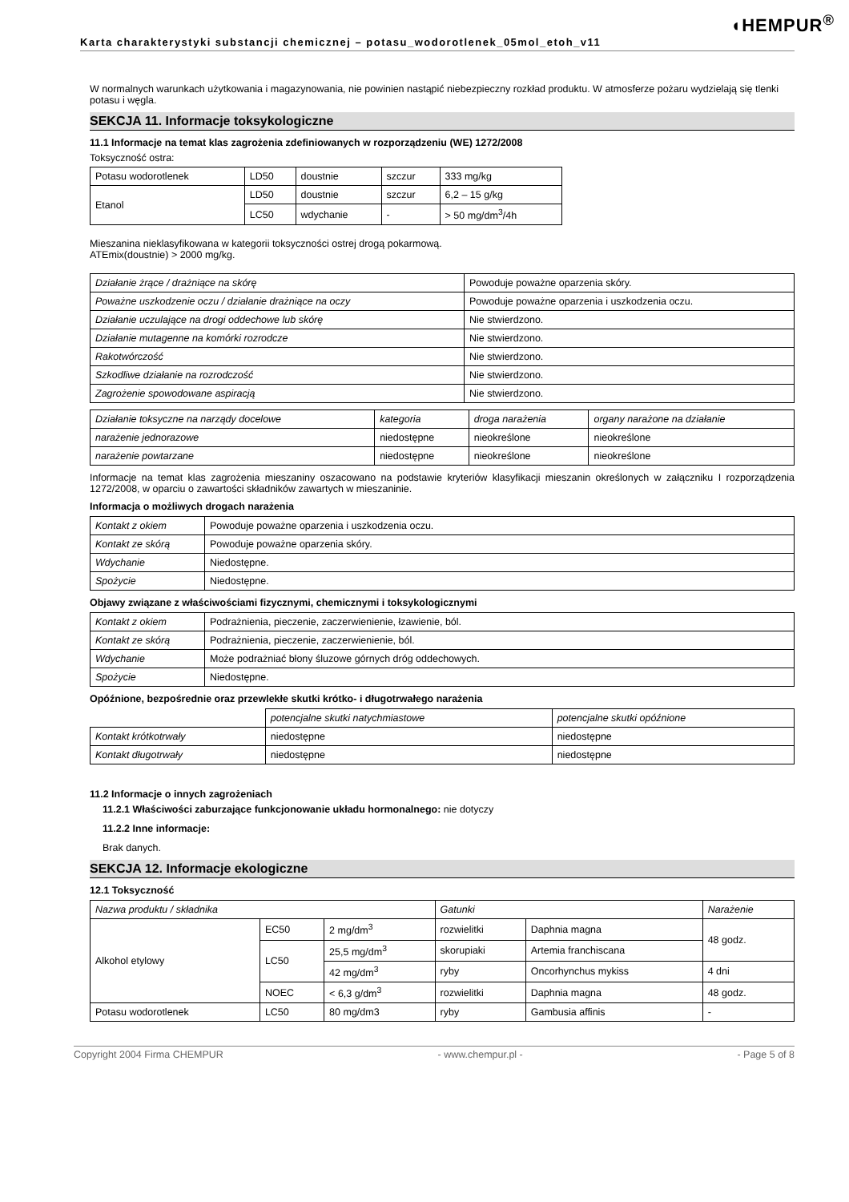◖HEMPUR<sup>®</sup>
Karta charakterystyki substancji chemicznej – potasu_wodorotlenek_05mol_etoh_v11
W normalnych warunkach użytkowania i magazynowania, nie powinien nastąpić niebezpieczny rozkład produktu. W atmosferze pożaru wydzielają się tlenki potasu i węgla.
SEKCJA 11. Informacje toksykologiczne
11.1 Informacje na temat klas zagrożenia zdefiniowanych w rozporządzeniu (WE) 1272/2008
Toksyczność ostra:
| Potasu wodorotlenek | LD50 | doustnie | szczur | 333 mg/kg |
| Etanol | LD50 | doustnie | szczur | 6,2 – 15 g/kg |
| | LC50 | wdychanie | - | > 50 mg/dm<sup>3</sup>/4h |
Mieszanina nieklasyfikowana w kategorii toksyczności ostrej drogą pokarmową.
ATEmix(doustnie) > 2000 mg/kg.
| Działanie żrące / drażniące na skórę | Powoduje poważne oparzenia skóry. |
| Poważne uszkodzenie oczu / działanie drażniące na oczy | Powoduje poważne oparzenia i uszkodzenia oczu. |
| Działanie uczulające na drogi oddechowe lub skórę | Nie stwierdzono. |
| Działanie mutagenne na komórki rozrodcze | Nie stwierdzono. |
| Rakotwórczość | Nie stwierdzono. |
| Szkodliwe działanie na rozrodczość | Nie stwierdzono. |
| Zagrożenie spowodowane aspiracją | Nie stwierdzono. |
| Działanie toksyczne na narządy docelowe | kategoria | droga narażenia | organy narażone na działanie |
| narażenie jednorazowe | niedostępne | nieokreślone | nieokreślone |
| narażenie powtarzane | niedostępne | nieokreślone | nieokreślone |
Informacje na temat klas zagrożenia mieszaniny oszacowano na podstawie kryteriów klasyfikacji mieszanin określonych w załączniku I rozporządzenia 1272/2008, w oparciu o zawartości składników zawartych w mieszaninie.
Informacja o możliwych drogach narażenia
| Kontakt z okiem | Powoduje poważne oparzenia i uszkodzenia oczu. |
| Kontakt ze skórą | Powoduje poważne oparzenia skóry. |
| Wdychanie | Niedostępne. |
| Spożycie | Niedostępne. |
Objawy związane z właściwościami fizycznymi, chemicznymi i toksykologicznymi
| Kontakt z okiem | Podrażnienia, pieczenie, zaczerwienienie, łzawienie, ból. |
| Kontakt ze skórą | Podrażnienia, pieczenie, zaczerwienienie, ból. |
| Wdychanie | Może podrażniać błony śluzowe górnych dróg oddechowych. |
| Spożycie | Niedostępne. |
Opóźnione, bezpośrednie oraz przewlekłe skutki krótko- i długotrwałego narażenia
| | potencjalne skutki natychmiastowe | potencjalne skutki opóźnione |
| Kontakt krótkotrwały | niedostępne | niedostępne |
| Kontakt długotrwały | niedostępne | niedostępne |
11.2 Informacje o innych zagrożeniach
11.2.1 Właściwości zaburzające funkcjonowanie układu hormonalnego: nie dotyczy
11.2.2 Inne informacje:
Brak danych.
SEKCJA 12. Informacje ekologiczne
12.1 Toksyczność
| Nazwa produktu / składnika | | | Gatunki | | Narażenie |
| Alkohol etylowy | EC50 | 2 mg/dm<sup>3</sup> | rozwielitki | Daphnia magna | 48 godz. |
| | LC50 | 25,5 mg/dm<sup>3</sup> | skorupiaki | Artemia franchiscana | |
| | | 42 mg/dm<sup>3</sup> | ryby | Oncorhynchus mykiss | 4 dni |
| | NOEC | < 6,3 g/dm<sup>3</sup> | rozwielitki | Daphnia magna | 48 godz. |
| Potasu wodorotlenek | LC50 | 80 mg/dm3 | ryby | Gambusia affinis | - |
Copyright 2004 Firma CHEMPUR - www.chempur.pl - - Page 5 of 8